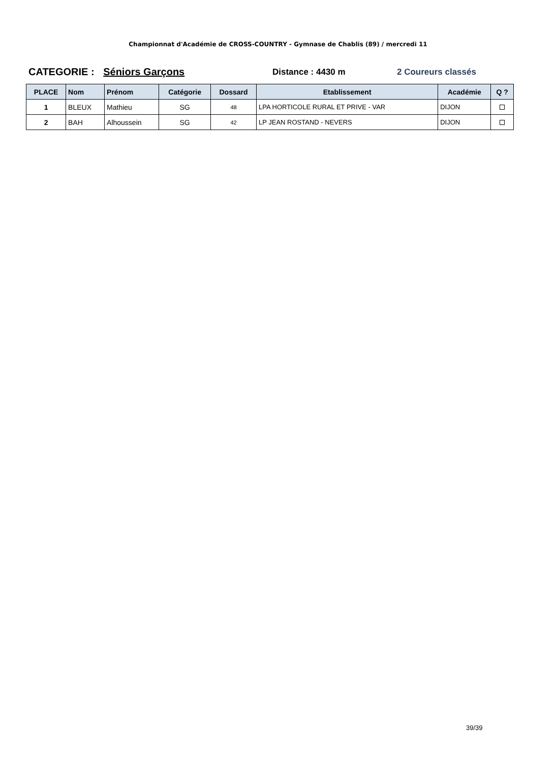Championnat d'Académie de CROSS-COUNTRY - Gymnase de Chablis (89) / mercredi 11
CATEGORIE : Séniors Garçons
Distance : 4430 m 2 Coureurs classés
| PLACE | Nom | Prénom | Catégorie | Dossard | Etablissement | Académie | Q ? |
| --- | --- | --- | --- | --- | --- | --- | --- |
| 1 | BLEUX | Mathieu | SG | 48 | LPA HORTICOLE RURAL ET PRIVE - VAR | DIJON | |
| 2 | BAH | Alhoussein | SG | 42 | LP JEAN ROSTAND - NEVERS | DIJON | |
39/39